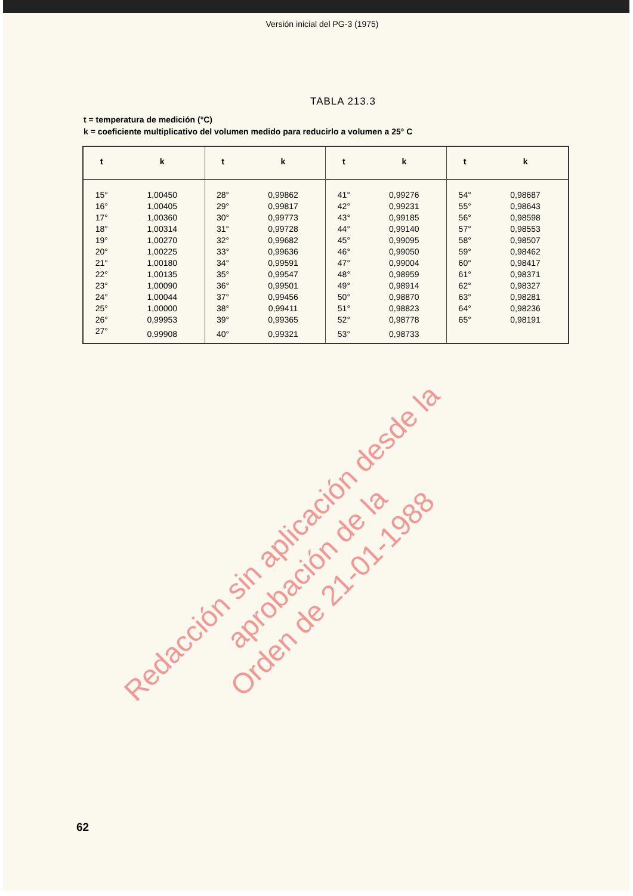Versión inicial del PG-3 (1975)
TABLA 213.3
t = temperatura de medición (°C)
k = coeficiente multiplicativo del volumen medido para reducirlo a volumen a 25° C
| t | k | t | k | t | k | t | k |
| --- | --- | --- | --- | --- | --- | --- | --- |
| 15° | 1,00450 | 28° | 0,99862 | 41° | 0,99276 | 54° | 0,98687 |
| 16° | 1,00405 | 29° | 0,99817 | 42° | 0,99231 | 55° | 0,98643 |
| 17° | 1,00360 | 30° | 0,99773 | 43° | 0,99185 | 56° | 0,98598 |
| 18° | 1,00314 | 31° | 0,99728 | 44° | 0,99140 | 57° | 0,98553 |
| 19° | 1,00270 | 32° | 0,99682 | 45° | 0,99095 | 58° | 0,98507 |
| 20° | 1,00225 | 33° | 0,99636 | 46° | 0,99050 | 59° | 0,98462 |
| 21° | 1,00180 | 34° | 0,99591 | 47° | 0,99004 | 60° | 0,98417 |
| 22° | 1,00135 | 35° | 0,99547 | 48° | 0,98959 | 61° | 0,98371 |
| 23° | 1,00090 | 36° | 0,99501 | 49° | 0,98914 | 62° | 0,98327 |
| 24° | 1,00044 | 37° | 0,99456 | 50° | 0,98870 | 63° | 0,98281 |
| 25° | 1,00000 | 38° | 0,99411 | 51° | 0,98823 | 64° | 0,98236 |
| 26° | 0,99953 | 39° | 0,99365 | 52° | 0,98778 | 65° | 0,98191 |
| 27° | 0,99908 | 40° | 0,99321 | 53° | 0,98733 | | |
62
Redacción sin aplicación desde la aprobación de la
Orden de 21-01-1988